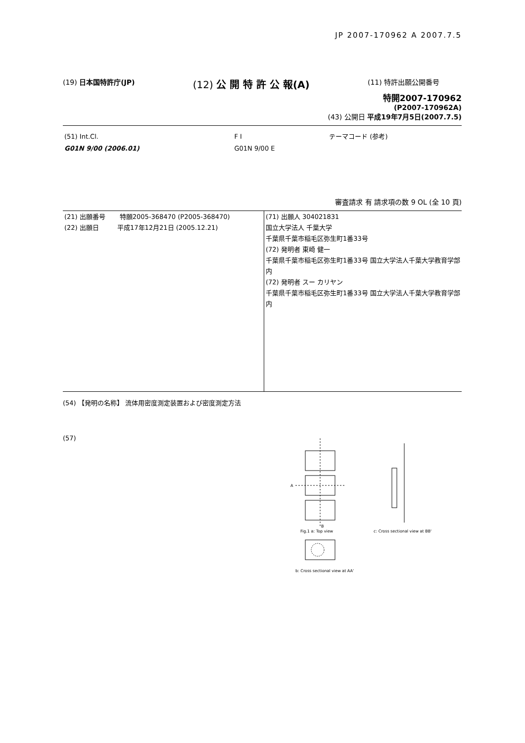JP 2007-170962 A 2007.7.5
(19) 日本国特許庁(JP) (12) 公 開 特 許 公 報(A) (11) 特許出願公開番号
特開2007-170962
(P2007-170962A)
(43) 公開日 平成19年7月5日(2007.7.5)
| (51) Int.Cl. | F I | テーマコード (参考) |
| G01N 9/00 (2006.01) | G01N 9/00 E | |
審査請求 有 請求項の数 9 OL (全 10 頁)
| (21) 出願番号 特願2005-368470 (P2005-368470) (22) 出願日 平成17年12月21日 (2005.12.21) | (71) 出願人 304021831 国立大学法人 千葉大学 千葉県千葉市稲毛区弥生町1番33号 (72) 発明者 東崎 健一 千葉県千葉市稲毛区弥生町1番33号 国立大学法人千葉大学教育学部内 (72) 発明者 スー カリヤン 千葉県千葉市稲毛区弥生町1番33号 国立大学法人千葉大学教育学部内 |
(54) 【発明の名称】 流体用密度測定装置および密度測定方法
(57)
A
B
Fig.1 a: Top view
b: Cross sectional view at AA'
c: Cross sectional view at BB'